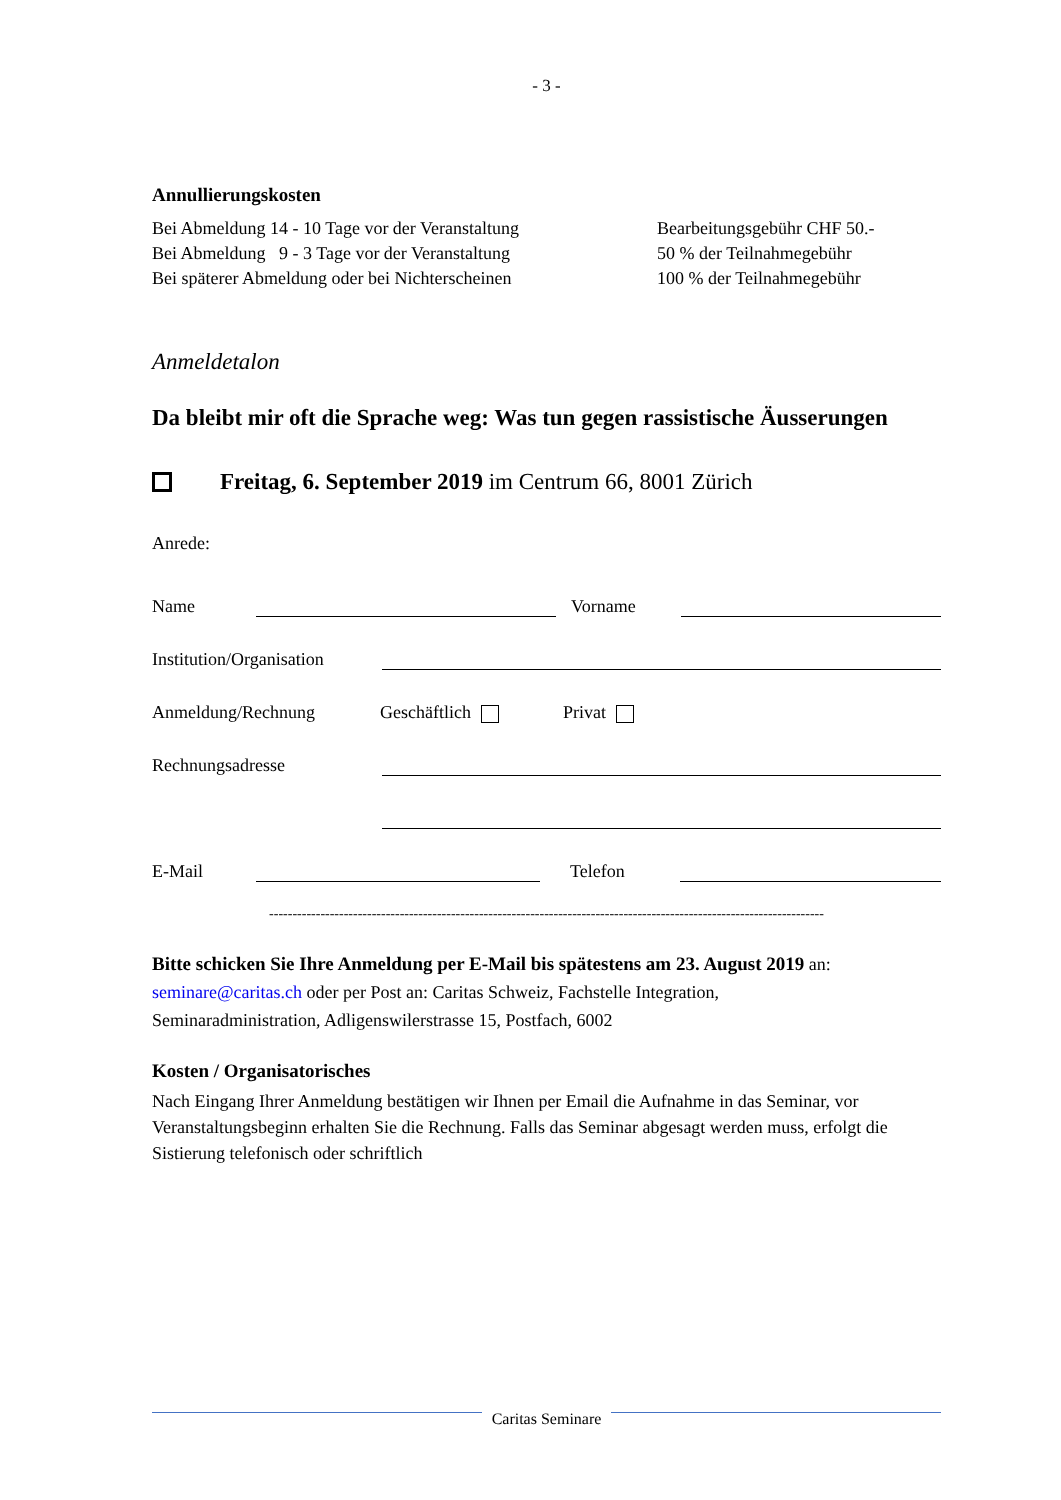- 3 -
Annullierungskosten
Bei Abmeldung 14 - 10 Tage vor der Veranstaltung Bearbeitungsgebühr CHF 50.-
Bei Abmeldung 9 - 3 Tage vor der Veranstaltung 50 % der Teilnahmegebühr
Bei späterer Abmeldung oder bei Nichterscheinen 100 % der Teilnahmegebühr
Anmeldetalon
Da bleibt mir oft die Sprache weg: Was tun gegen rassistische Äusserungen
Freitag, 6. September 2019 im Centrum 66, 8001 Zürich
Anrede:
Name Vorname
Institution/Organisation
Anmeldung/Rechnung Geschäftlich Privat
Rechnungsadresse
E-Mail Telefon
-----------------------------------------------------------------------------------------------------------------------
Bitte schicken Sie Ihre Anmeldung per E-Mail bis spätestens am 23. August 2019 an:
seminare@caritas.ch oder per Post an: Caritas Schweiz, Fachstelle Integration,
Seminaradministration, Adligenswilerstrasse 15, Postfach, 6002
Kosten / Organisatorisches
Nach Eingang Ihrer Anmeldung bestätigen wir Ihnen per Email die Aufnahme in das Seminar, vor Veranstaltungsbeginn erhalten Sie die Rechnung. Falls das Seminar abgesagt werden muss, erfolgt die Sistierung telefonisch oder schriftlich
Caritas Seminare